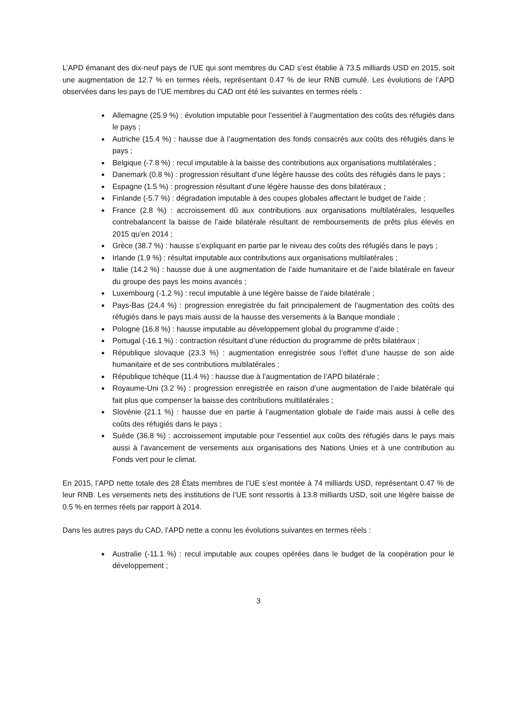L’APD émanant des dix-neuf pays de l’UE qui sont membres du CAD s’est établie à 73.5 milliards USD en 2015, soit une augmentation de 12.7 % en termes réels, représentant 0.47 % de leur RNB cumulé. Les évolutions de l’APD observées dans les pays de l’UE membres du CAD ont été les suivantes en termes réels :
Allemagne (25.9 %) : évolution imputable pour l’essentiel à l’augmentation des coûts des réfugiés dans le pays ;
Autriche (15.4 %) : hausse due à l’augmentation des fonds consacrés aux coûts des réfugiés dans le pays ;
Belgique (-7.8 %) : recul imputable à la baisse des contributions aux organisations multilatérales ;
Danemark (0.8 %) : progression résultant d’une légère hausse des coûts des réfugiés dans le pays ;
Espagne (1.5 %) : progression résultant d’une légère hausse des dons bilatéraux ;
Finlande (-5.7 %) : dégradation imputable à des coupes globales affectant le budget de l’aide ;
France (2.8 %) : accroissement dû aux contributions aux organisations multilatérales, lesquelles contrebalancent la baisse de l’aide bilatérale résultant de remboursements de prêts plus élevés en 2015 qu’en 2014 ;
Grèce (38.7 %) : hausse s’expliquant en partie par le niveau des coûts des réfugiés dans le pays ;
Irlande (1.9 %) : résultat imputable aux contributions aux organisations multilatérales ;
Italie (14.2 %) : hausse due à une augmentation de l’aide humanitaire et de l’aide bilatérale en faveur du groupe des pays les moins avancés ;
Luxembourg (-1.2 %) : recul imputable à une légère baisse de l’aide bilatérale ;
Pays-Bas (24.4 %) : progression enregistrée du fait principalement de l’augmentation des coûts des réfugiés dans le pays mais aussi de la hausse des versements à la Banque mondiale ;
Pologne (16.8 %) : hausse imputable au développement global du programme d’aide ;
Portugal (-16.1 %) : contraction résultant d’une réduction du programme de prêts bilatéraux ;
République slovaque (23.3 %) : augmentation enregistrée sous l’effet d’une hausse de son aide humanitaire et de ses contributions multilatérales ;
République tchèque (11.4 %) : hausse due à l’augmentation de l’APD bilatérale ;
Royaume-Uni (3.2 %) : progression enregistrée en raison d’une augmentation de l’aide bilatérale qui fait plus que compenser la baisse des contributions multilatérales ;
Slovénie (21.1 %) : hausse due en partie à l’augmentation globale de l’aide mais aussi à celle des coûts des réfugiés dans le pays ;
Suède (36.8 %) : accroissement imputable pour l’essentiel aux coûts des réfugiés dans le pays mais aussi à l’avancement de versements aux organisations des Nations Unies et à une contribution au Fonds vert pour le climat.
En 2015, l’APD nette totale des 28 États membres de l’UE s’est montée à 74 milliards USD, représentant 0.47 % de leur RNB. Les versements nets des institutions de l’UE sont ressortis à 13.8 milliards USD, soit une légère baisse de 0.5 % en termes réels par rapport à 2014.
Dans les autres pays du CAD, l’APD nette a connu les évolutions suivantes en termes réels :
Australie (-11.1 %) : recul imputable aux coupes opérées dans le budget de la coopération pour le développement ;
3